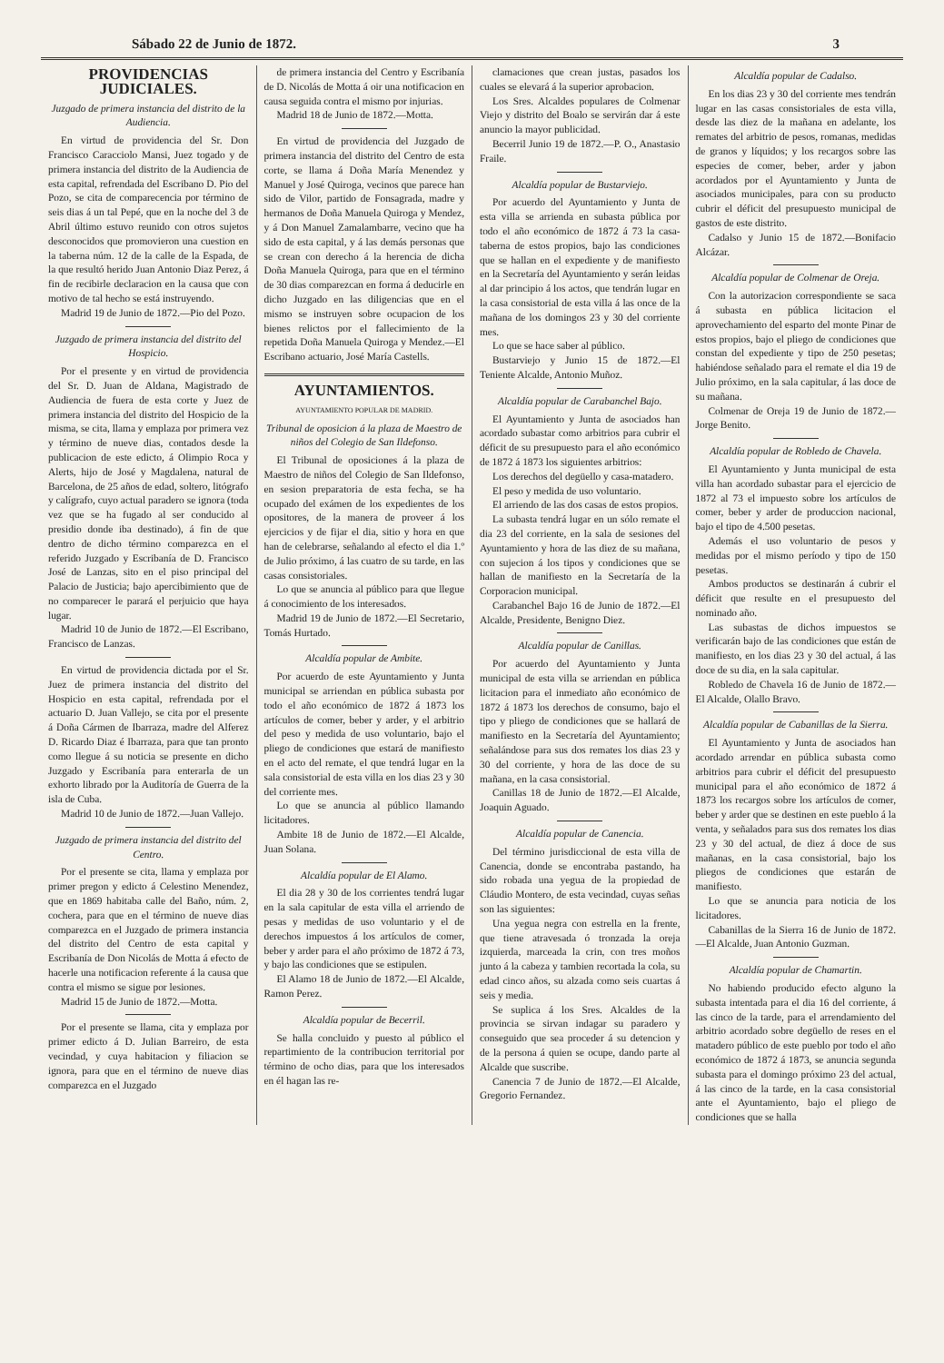Sábado 22 de Junio de 1872. 3
PROVIDENCIAS JUDICIALES.
Juzgado de primera instancia del distrito de la Audiencia.
En virtud de providencia del Sr. Don Francisco Caracciolo Mansi, Juez togado y de primera instancia del distrito de la Audiencia de esta capital, refrendada del Escribano D. Pio del Pozo, se cita de comparecencia por término de seis dias á un tal Pepé, que en la noche del 3 de Abril último estuvo reunido con otros sujetos desconocidos que promovieron una cuestion en la taberna núm. 12 de la calle de la Espada, de la que resultó herido Juan Antonio Diaz Perez, á fin de recibirle declaracion en la causa que con motivo de tal hecho se está instruyendo.
Madrid 19 de Junio de 1872.—Pio del Pozo.
Juzgado de primera instancia del distrito del Hospicio.
Por el presente y en virtud de providencia del Sr. D. Juan de Aldana, Magistrado de Audiencia de fuera de esta corte y Juez de primera instancia del distrito del Hospicio de la misma, se cita, llama y emplaza por primera vez y término de nueve dias, contados desde la publicacion de este edicto, á Olimpio Roca y Alerts, hijo de José y Magdalena, natural de Barcelona, de 25 años de edad, soltero, litógrafo y calígrafo, cuyo actual paradero se ignora (toda vez que se ha fugado al ser conducido al presidio donde iba destinado), á fin de que dentro de dicho término comparezca en el referido Juzgado y Escribanía de D. Francisco José de Lanzas, sito en el piso principal del Palacio de Justicia; bajo apercibimiento que de no comparecer le parará el perjuicio que haya lugar.
Madrid 10 de Junio de 1872.—El Escribano, Francisco de Lanzas.
En virtud de providencia dictada por el Sr. Juez de primera instancia del distrito del Hospicio en esta capital, refrendada por el actuario D. Juan Vallejo, se cita por el presente á Doña Cármen de Ibarraza, madre del Alferez D. Ricardo Diaz é Ibarraza, para que tan pronto como llegue á su noticia se presente en dicho Juzgado y Escribanía para enterarla de un exhorto librado por la Auditoría de Guerra de la isla de Cuba.
Madrid 10 de Junio de 1872.—Juan Vallejo.
Juzgado de primera instancia del distrito del Centro.
Por el presente se cita, llama y emplaza por primer pregon y edicto á Celestino Menendez, que en 1869 habitaba calle del Baño, núm. 2, cochera, para que en el término de nueve dias comparezca en el Juzgado de primera instancia del distrito del Centro de esta capital y Escribanía de Don Nicolás de Motta á efecto de hacerle una notificacion referente á la causa que contra el mismo se sigue por lesiones.
Madrid 15 de Junio de 1872.—Motta.
Por el presente se llama, cita y emplaza por primer edicto á D. Julian Barreiro, de esta vecindad, y cuya habitacion y filiacion se ignora, para que en el término de nueve dias comparezca en el Juzgado
de primera instancia del Centro y Escribanía de D. Nicolás de Motta á oir una notificacion en causa seguida contra el mismo por injurias.
Madrid 18 de Junio de 1872.—Motta.
En virtud de providencia del Juzgado de primera instancia del distrito del Centro de esta corte, se llama á Doña María Menendez y Manuel y José Quiroga, vecinos que parece han sido de Vilor, partido de Fonsagrada, madre y hermanos de Doña Manuela Quiroga y Mendez, y á Don Manuel Zamalambarre, vecino que ha sido de esta capital, y á las demás personas que se crean con derecho á la herencia de dicha Doña Manuela Quiroga, para que en el término de 30 dias comparezcan en forma á deducirle en dicho Juzgado en las diligencias que en el mismo se instruyen sobre ocupacion de los bienes relictos por el fallecimiento de la repetida Doña Manuela Quiroga y Mendez.—El Escribano actuario, José María Castells.
AYUNTAMIENTOS.
AYUNTAMIENTO POPULAR DE MADRID.
Tribunal de oposicion á la plaza de Maestro de niños del Colegio de San Ildefonso.
El Tribunal de oposiciones á la plaza de Maestro de niños del Colegio de San Ildefonso, en sesion preparatoria de esta fecha, se ha ocupado del exámen de los expedientes de los opositores, de la manera de proveer á los ejercicios y de fijar el dia, sitio y hora en que han de celebrarse, señalando al efecto el dia 1.º de Julio próximo, á las cuatro de su tarde, en las casas consistoriales.
Lo que se anuncia al público para que llegue á conocimiento de los interesados.
Madrid 19 de Junio de 1872.—El Secretario, Tomás Hurtado.
Alcaldía popular de Ambite.
Por acuerdo de este Ayuntamiento y Junta municipal se arriendan en pública subasta por todo el año económico de 1872 á 1873 los artículos de comer, beber y arder, y el arbitrio del peso y medida de uso voluntario, bajo el pliego de condiciones que estará de manifiesto en el acto del remate, el que tendrá lugar en la sala consistorial de esta villa en los dias 23 y 30 del corriente mes.
Lo que se anuncia al público llamando licitadores.
Ambite 18 de Junio de 1872.—El Alcalde, Juan Solana.
Alcaldía popular de El Alamo.
El dia 28 y 30 de los corrientes tendrá lugar en la sala capitular de esta villa el arriendo de pesas y medidas de uso voluntario y el de derechos impuestos á los artículos de comer, beber y arder para el año próximo de 1872 á 73, y bajo las condiciones que se estipulen.
El Alamo 18 de Junio de 1872.—El Alcalde, Ramon Perez.
Alcaldía popular de Becerril.
Se halla concluido y puesto al público el repartimiento de la contribucion territorial por término de ocho dias, para que los interesados en él hagan las re-
clamaciones que crean justas, pasados los cuales se elevará á la superior aprobacion.
Los Sres. Alcaldes populares de Colmenar Viejo y distrito del Boalo se servirán dar á este anuncio la mayor publicidad.
Becerril Junio 19 de 1872.—P. O., Anastasio Fraile.
Alcaldía popular de Bustarviejo.
Por acuerdo del Ayuntamiento y Junta de esta villa se arrienda en subasta pública por todo el año económico de 1872 á 73 la casa-taberna de estos propios, bajo las condiciones que se hallan en el expediente y de manifiesto en la Secretaría del Ayuntamiento y serán leidas al dar principio á los actos, que tendrán lugar en la casa consistorial de esta villa á las once de la mañana de los domingos 23 y 30 del corriente mes.
Lo que se hace saber al público.
Bustarviejo y Junio 15 de 1872.—El Teniente Alcalde, Antonio Muñoz.
Alcaldía popular de Carabanchel Bajo.
El Ayuntamiento y Junta de asociados han acordado subastar como arbitrios para cubrir el déficit de su presupuesto para el año económico de 1872 á 1873 los siguientes arbitrios:
Los derechos del degüello y casa-matadero.
El peso y medida de uso voluntario.
El arriendo de las dos casas de estos propios.
La subasta tendrá lugar en un sólo remate el dia 23 del corriente, en la sala de sesiones del Ayuntamiento y hora de las diez de su mañana, con sujecion á los tipos y condiciones que se hallan de manifiesto en la Secretaría de la Corporacion municipal.
Carabanchel Bajo 16 de Junio de 1872.—El Alcalde, Presidente, Benigno Diez.
Alcaldía popular de Canillas.
Por acuerdo del Ayuntamiento y Junta municipal de esta villa se arriendan en pública licitacion para el inmediato año económico de 1872 á 1873 los derechos de consumo, bajo el tipo y pliego de condiciones que se hallará de manifiesto en la Secretaría del Ayuntamiento; señalándose para sus dos remates los dias 23 y 30 del corriente, y hora de las doce de su mañana, en la casa consistorial.
Canillas 18 de Junio de 1872.—El Alcalde, Joaquin Aguado.
Alcaldía popular de Canencia.
Del término jurisdiccional de esta villa de Canencia, donde se encontraba pastando, ha sido robada una yegua de la propiedad de Cláudio Montero, de esta vecindad, cuyas señas son las siguientes:
Una yegua negra con estrella en la frente, que tiene atravesada ó tronzada la oreja izquierda, marceada la crin, con tres moños junto á la cabeza y tambien recortada la cola, su edad cinco años, su alzada como seis cuartas á seis y media.
Se suplica á los Sres. Alcaldes de la provincia se sirvan indagar su paradero y conseguido que sea proceder á su detencion y de la persona á quien se ocupe, dando parte al Alcalde que suscribe.
Canencia 7 de Junio de 1872.—El Alcalde, Gregorio Fernandez.
Alcaldía popular de Cadalso.
En los dias 23 y 30 del corriente mes tendrán lugar en las casas consistoriales de esta villa, desde las diez de la mañana en adelante, los remates del arbitrio de pesos, romanas, medidas de granos y líquidos; y los recargos sobre las especies de comer, beber, arder y jabon acordados por el Ayuntamiento y Junta de asociados municipales, para con su producto cubrir el déficit del presupuesto municipal de gastos de este distrito.
Cadalso y Junio 15 de 1872.—Bonifacio Alcázar.
Alcaldía popular de Colmenar de Oreja.
Con la autorizacion correspondiente se saca á subasta en pública licitacion el aprovechamiento del esparto del monte Pinar de estos propios, bajo el pliego de condiciones que constan del expediente y tipo de 250 pesetas; habiéndose señalado para el remate el dia 19 de Julio próximo, en la sala capitular, á las doce de su mañana.
Colmenar de Oreja 19 de Junio de 1872.—Jorge Benito.
Alcaldía popular de Robledo de Chavela.
El Ayuntamiento y Junta municipal de esta villa han acordado subastar para el ejercicio de 1872 al 73 el impuesto sobre los artículos de comer, beber y arder de produccion nacional, bajo el tipo de 4.500 pesetas.
Además el uso voluntario de pesos y medidas por el mismo período y tipo de 150 pesetas.
Ambos productos se destinarán á cubrir el déficit que resulte en el presupuesto del nominado año.
Las subastas de dichos impuestos se verificarán bajo de las condiciones que están de manifiesto, en los dias 23 y 30 del actual, á las doce de su dia, en la sala capitular.
Robledo de Chavela 16 de Junio de 1872.—El Alcalde, Olallo Bravo.
Alcaldía popular de Cabanillas de la Sierra.
El Ayuntamiento y Junta de asociados han acordado arrendar en pública subasta como arbitrios para cubrir el déficit del presupuesto municipal para el año económico de 1872 á 1873 los recargos sobre los artículos de comer, beber y arder que se destinen en este pueblo á la venta, y señalados para sus dos remates los dias 23 y 30 del actual, de diez á doce de sus mañanas, en la casa consistorial, bajo los pliegos de condiciones que estarán de manifiesto.
Lo que se anuncia para noticia de los licitadores.
Cabanillas de la Sierra 16 de Junio de 1872.—El Alcalde, Juan Antonio Guzman.
Alcaldía popular de Chamartin.
No habiendo producido efecto alguno la subasta intentada para el dia 16 del corriente, á las cinco de la tarde, para el arrendamiento del arbitrio acordado sobre degüello de reses en el matadero público de este pueblo por todo el año económico de 1872 á 1873, se anuncia segunda subasta para el domingo próximo 23 del actual, á las cinco de la tarde, en la casa consistorial ante el Ayuntamiento, bajo el pliego de condiciones que se halla